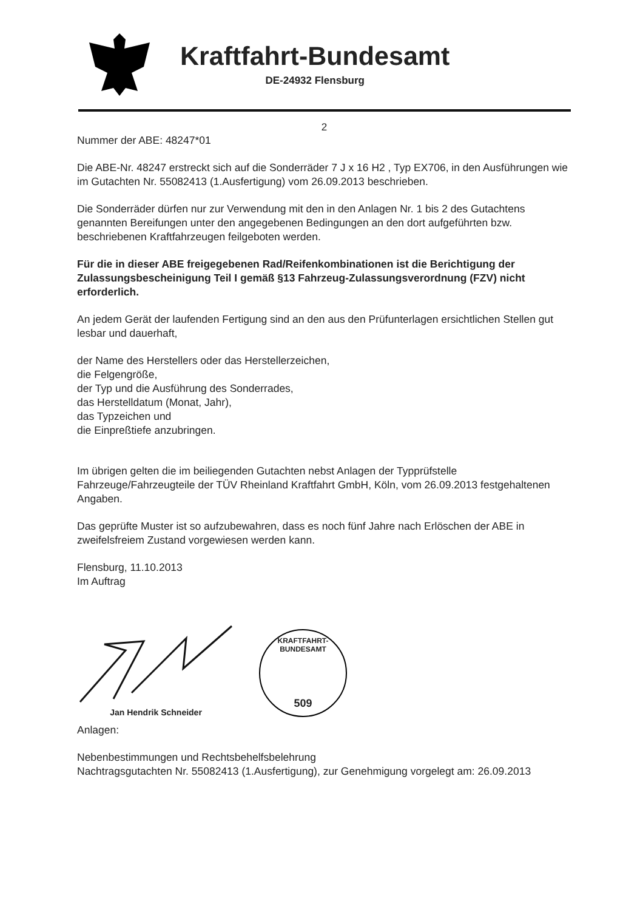Kraftfahrt-Bundesamt
DE-24932 Flensburg
2
Nummer der ABE: 48247*01
Die ABE-Nr. 48247 erstreckt sich auf die Sonderräder 7 J x 16 H2 , Typ EX706, in den Ausführungen wie im Gutachten Nr. 55082413 (1.Ausfertigung) vom 26.09.2013 beschrieben.
Die Sonderräder dürfen nur zur Verwendung mit den in den Anlagen Nr. 1 bis 2 des Gutachtens genannten Bereifungen unter den angegebenen Bedingungen an den dort aufgeführten bzw. beschriebenen Kraftfahrzeugen feilgeboten werden.
Für die in dieser ABE freigegebenen Rad/Reifenkombinationen ist die Berichtigung der Zulassungsbescheinigung Teil I gemäß §13 Fahrzeug-Zulassungsverordnung (FZV) nicht erforderlich.
An jedem Gerät der laufenden Fertigung sind an den aus den Prüfunterlagen ersichtlichen Stellen gut lesbar und dauerhaft,
der Name des Herstellers oder das Herstellerzeichen,
die Felgengröße,
der Typ und die Ausführung des Sonderrades,
das Herstelldatum (Monat, Jahr),
das Typzeichen und
die Einpreßtiefe anzubringen.
Im übrigen gelten die im beiliegenden Gutachten nebst Anlagen der Typprüfstelle Fahrzeuge/Fahrzeugteile der TÜV Rheinland Kraftfahrt GmbH, Köln, vom 26.09.2013 festgehaltenen Angaben.
Das geprüfte Muster ist so aufzubewahren, dass es noch fünf Jahre nach Erlöschen der ABE in zweifelsfreiem Zustand vorgewiesen werden kann.
Flensburg, 11.10.2013
Im Auftrag
Jan Hendrik Schneider
KRAFTFAHRT-BUNDESAMT
509
Anlagen:
Nebenbestimmungen und Rechtsbehelfsbelehrung
Nachtragsgutachten Nr. 55082413 (1.Ausfertigung), zur Genehmigung vorgelegt am: 26.09.2013